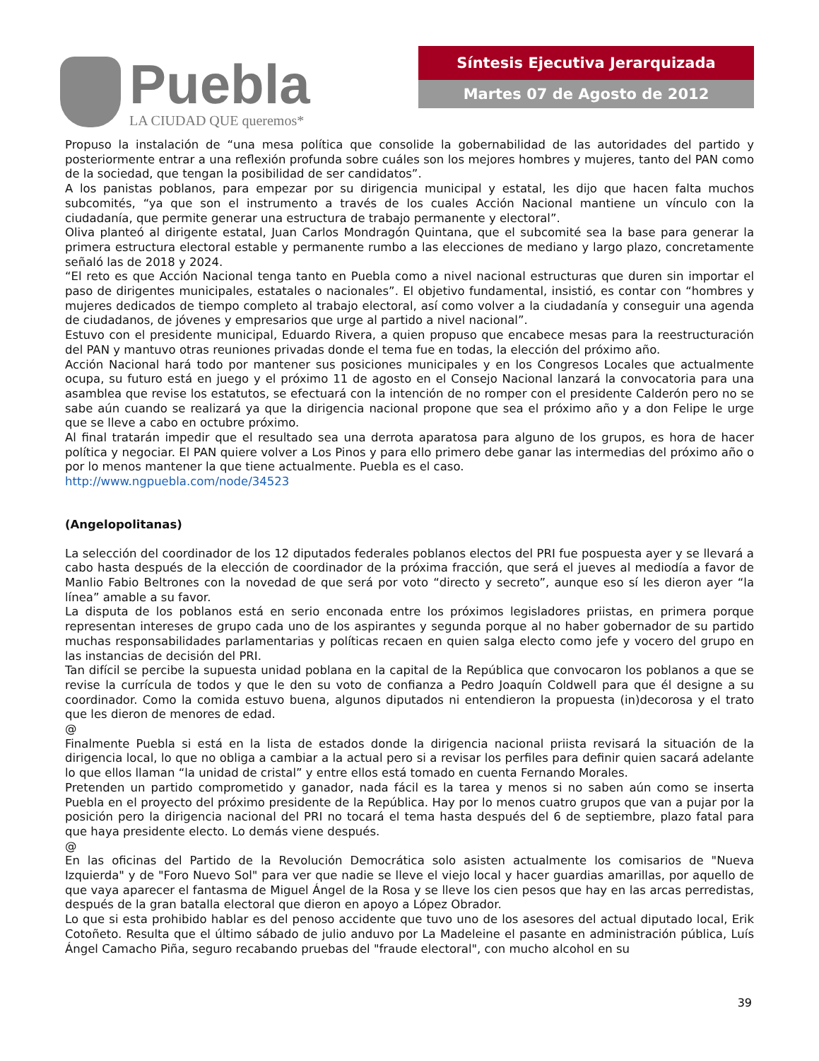Puebla
LA CIUDAD QUE queremos*
Síntesis Ejecutiva Jerarquizada
Martes 07 de Agosto de 2012
Propuso la instalación de “una mesa política que consolide la gobernabilidad de las autoridades del partido y posteriormente entrar a una reflexión profunda sobre cuáles son los mejores hombres y mujeres, tanto del PAN como de la sociedad, que tengan la posibilidad de ser candidatos”.
A los panistas poblanos, para empezar por su dirigencia municipal y estatal, les dijo que hacen falta muchos subcomités, “ya que son el instrumento a través de los cuales Acción Nacional mantiene un vínculo con la ciudadanía, que permite generar una estructura de trabajo permanente y electoral”.
Oliva planteó al dirigente estatal, Juan Carlos Mondragón Quintana, que el subcomité sea la base para generar la primera estructura electoral estable y permanente rumbo a las elecciones de mediano y largo plazo, concretamente señaló las de 2018 y 2024.
“El reto es que Acción Nacional tenga tanto en Puebla como a nivel nacional estructuras que duren sin importar el paso de dirigentes municipales, estatales o nacionales”. El objetivo fundamental, insistió, es contar con “hombres y mujeres dedicados de tiempo completo al trabajo electoral, así como volver a la ciudadanía y conseguir una agenda de ciudadanos, de jóvenes y empresarios que urge al partido a nivel nacional”.
Estuvo con el presidente municipal, Eduardo Rivera, a quien propuso que encabece mesas para la reestructuración del PAN y mantuvo otras reuniones privadas donde el tema fue en todas, la elección del próximo año.
Acción Nacional hará todo por mantener sus posiciones municipales y en los Congresos Locales que actualmente ocupa, su futuro está en juego y el próximo 11 de agosto en el Consejo Nacional lanzará la convocatoria para una asamblea que revise los estatutos, se efectuará con la intención de no romper con el presidente Calderón pero no se sabe aún cuando se realizará ya que la dirigencia nacional propone que sea el próximo año y a don Felipe le urge que se lleve a cabo en octubre próximo.
Al final tratarán impedir que el resultado sea una derrota aparatosa para alguno de los grupos, es hora de hacer política y negociar. El PAN quiere volver a Los Pinos y para ello primero debe ganar las intermedias del próximo año o por lo menos mantener la que tiene actualmente. Puebla es el caso.
http://www.ngpuebla.com/node/34523
(Angelopolitanas)
La selección del coordinador de los 12 diputados federales poblanos electos del PRI fue pospuesta ayer y se llevará a cabo hasta después de la elección de coordinador de la próxima fracción, que será el jueves al mediodía a favor de Manlio Fabio Beltrones con la novedad de que será por voto “directo y secreto”, aunque eso sí les dieron ayer “la línea” amable a su favor.
La disputa de los poblanos está en serio enconada entre los próximos legisladores priistas, en primera porque representan intereses de grupo cada uno de los aspirantes y segunda porque al no haber gobernador de su partido muchas responsabilidades parlamentarias y políticas recaen en quien salga electo como jefe y vocero del grupo en las instancias de decisión del PRI.
Tan difícil se percibe la supuesta unidad poblana en la capital de la República que convocaron los poblanos a que se revise la currícula de todos y que le den su voto de confianza a Pedro Joaquín Coldwell para que él designe a su coordinador. Como la comida estuvo buena, algunos diputados ni entendieron la propuesta (in)decorosa y el trato que les dieron de menores de edad.
@
Finalmente Puebla si está en la lista de estados donde la dirigencia nacional priista revisará la situación de la dirigencia local, lo que no obliga a cambiar a la actual pero si a revisar los perfiles para definir quien sacará adelante lo que ellos llaman “la unidad de cristal” y entre ellos está tomado en cuenta Fernando Morales.
Pretenden un partido comprometido y ganador, nada fácil es la tarea y menos si no saben aún como se inserta Puebla en el proyecto del próximo presidente de la República. Hay por lo menos cuatro grupos que van a pujar por la posición pero la dirigencia nacional del PRI no tocará el tema hasta después del 6 de septiembre, plazo fatal para que haya presidente electo. Lo demás viene después.
@
En las oficinas del Partido de la Revolución Democrática solo asisten actualmente los comisarios de "Nueva Izquierda" y de "Foro Nuevo Sol" para ver que nadie se lleve el viejo local y hacer guardias amarillas, por aquello de que vaya aparecer el fantasma de Miguel Ángel de la Rosa y se lleve los cien pesos que hay en las arcas perredistas, después de la gran batalla electoral que dieron en apoyo a López Obrador.
Lo que si esta prohibido hablar es del penoso accidente que tuvo uno de los asesores del actual diputado local, Erik Cotoñeto. Resulta que el último sábado de julio anduvo por La Madeleine el pasante en administración pública, Luís Ángel Camacho Piña, seguro recabando pruebas del "fraude electoral", con mucho alcohol en su
39